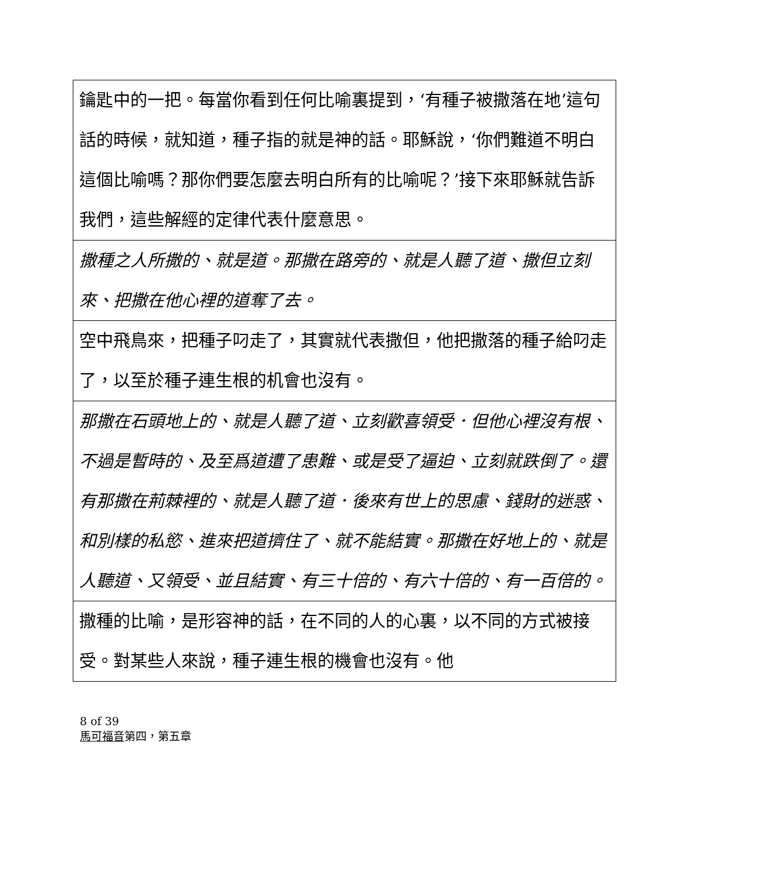| 鑰匙中的一把。每當你看到任何比喻裏提到，‘有種子被撒落在地’這句話的時候，就知道，種子指的就是神的話。耶穌說，‘你們難道不明白這個比喻嗎？那你們要怎麼去明白所有的比喻呢？’接下來耶穌就告訴我們，這些解經的定律代表什麼意思。 |
| 撒種之人所撒的、就是道。那撒在路旁的、就是人聽了道、撒但立刻來、把撒在他心裡的道奪了去。 |
| 空中飛鳥來，把種子叼走了，其實就代表撒但，他把撒落的種子給叼走了，以至於種子連生根的机會也沒有。 |
| 那撒在石頭地上的、就是人聽了道、立刻歡喜領受．但他心裡沒有根、不過是暫時的、及至爲道遭了患難、或是受了逼迫、立刻就跌倒了。還有那撒在荊棘裡的、就是人聽了道．後來有世上的思慮、錢財的迷惑、和別樣的私慾、進來把道擠住了、就不能結實。那撒在好地上的、就是人聽道、又領受、並且結實、有三十倍的、有六十倍的、有一百倍的。 |
| 撒種的比喻，是形容神的話，在不同的人的心裏，以不同的方式被接受。對某些人來說，種子連生根的機會也沒有。他 |
8 of 39
馬可福音第四，第五章